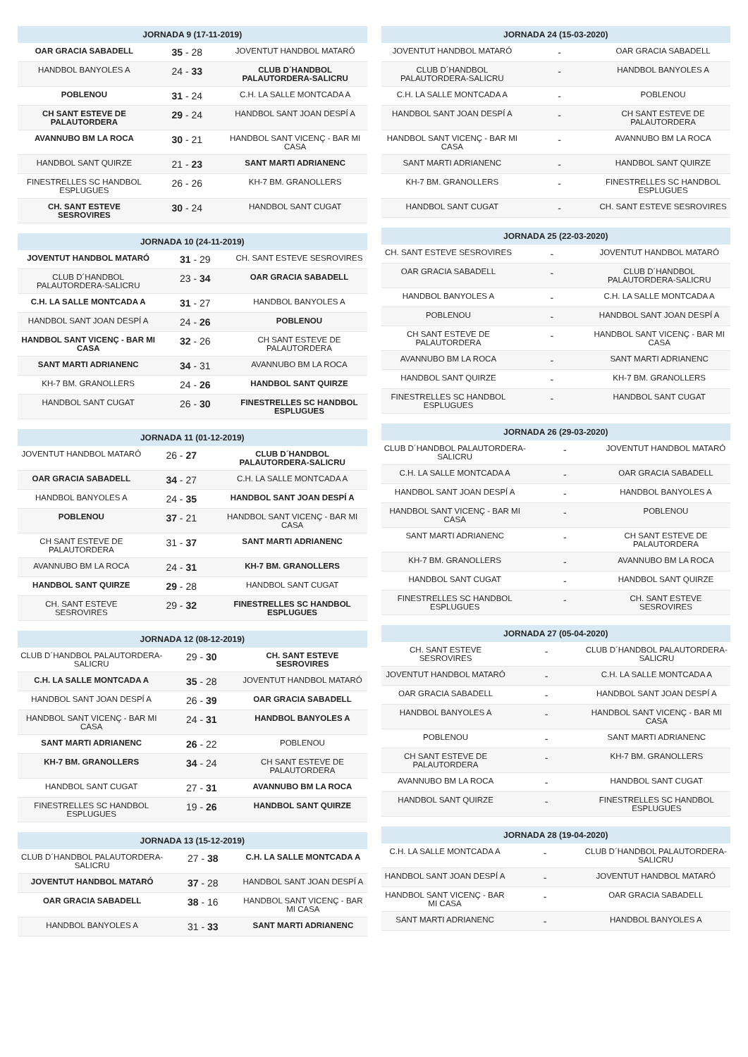| JORNADA 9 (17-11-2019) | | |
| --- | --- | --- |
| OAR GRACIA SABADELL | 35 - 28 | JOVENTUT HANDBOL MATARÓ |
| HANDBOL BANYOLES A | 24 - 33 | CLUB D´HANDBOL PALAUTORDERA-SALICRU |
| POBLENOU | 31 - 24 | C.H. LA SALLE MONTCADA A |
| CH SANT ESTEVE DE PALAUTORDERA | 29 - 24 | HANDBOL SANT JOAN DESPÍ A |
| AVANNUBO BM LA ROCA | 30 - 21 | HANDBOL SANT VICENÇ - BAR MI CASA |
| HANDBOL SANT QUIRZE | 21 - 23 | SANT MARTI ADRIANENC |
| FINESTRELLES SC HANDBOL ESPLUGUES | 26 - 26 | KH-7 BM. GRANOLLERS |
| CH. SANT ESTEVE SESROVIRES | 30 - 24 | HANDBOL SANT CUGAT |
| JORNADA 10 (24-11-2019) | | |
| --- | --- | --- |
| JOVENTUT HANDBOL MATARÓ | 31 - 29 | CH. SANT ESTEVE SESROVIRES |
| CLUB D´HANDBOL PALAUTORDERA-SALICRU | 23 - 34 | OAR GRACIA SABADELL |
| C.H. LA SALLE MONTCADA A | 31 - 27 | HANDBOL BANYOLES A |
| HANDBOL SANT JOAN DESPÍ A | 24 - 26 | POBLENOU |
| HANDBOL SANT VICENÇ - BAR MI CASA | 32 - 26 | CH SANT ESTEVE DE PALAUTORDERA |
| SANT MARTI ADRIANENC | 34 - 31 | AVANNUBO BM LA ROCA |
| KH-7 BM. GRANOLLERS | 24 - 26 | HANDBOL SANT QUIRZE |
| HANDBOL SANT CUGAT | 26 - 30 | FINESTRELLES SC HANDBOL ESPLUGUES |
| JORNADA 11 (01-12-2019) | | |
| --- | --- | --- |
| JOVENTUT HANDBOL MATARÓ | 26 - 27 | CLUB D´HANDBOL PALAUTORDERA-SALICRU |
| OAR GRACIA SABADELL | 34 - 27 | C.H. LA SALLE MONTCADA A |
| HANDBOL BANYOLES A | 24 - 35 | HANDBOL SANT JOAN DESPÍ A |
| POBLENOU | 37 - 21 | HANDBOL SANT VICENÇ - BAR MI CASA |
| CH SANT ESTEVE DE PALAUTORDERA | 31 - 37 | SANT MARTI ADRIANENC |
| AVANNUBO BM LA ROCA | 24 - 31 | KH-7 BM. GRANOLLERS |
| HANDBOL SANT QUIRZE | 29 - 28 | HANDBOL SANT CUGAT |
| CH. SANT ESTEVE SESROVIRES | 29 - 32 | FINESTRELLES SC HANDBOL ESPLUGUES |
| JORNADA 12 (08-12-2019) | | |
| --- | --- | --- |
| CLUB D´HANDBOL PALAUTORDERA-SALICRU | 29 - 30 | CH. SANT ESTEVE SESROVIRES |
| C.H. LA SALLE MONTCADA A | 35 - 28 | JOVENTUT HANDBOL MATARÓ |
| HANDBOL SANT JOAN DESPÍ A | 26 - 39 | OAR GRACIA SABADELL |
| HANDBOL SANT VICENÇ - BAR MI CASA | 24 - 31 | HANDBOL BANYOLES A |
| SANT MARTI ADRIANENC | 26 - 22 | POBLENOU |
| KH-7 BM. GRANOLLERS | 34 - 24 | CH SANT ESTEVE DE PALAUTORDERA |
| HANDBOL SANT CUGAT | 27 - 31 | AVANNUBO BM LA ROCA |
| FINESTRELLES SC HANDBOL ESPLUGUES | 19 - 26 | HANDBOL SANT QUIRZE |
| JORNADA 13 (15-12-2019) | | |
| --- | --- | --- |
| CLUB D´HANDBOL PALAUTORDERA-SALICRU | 27 - 38 | C.H. LA SALLE MONTCADA A |
| JOVENTUT HANDBOL MATARÓ | 37 - 28 | HANDBOL SANT JOAN DESPÍ A |
| OAR GRACIA SABADELL | 38 - 16 | HANDBOL SANT VICENÇ - BAR MI CASA |
| HANDBOL BANYOLES A | 31 - 33 | SANT MARTI ADRIANENC |
| JORNADA 24 (15-03-2020) | | |
| --- | --- | --- |
| JOVENTUT HANDBOL MATARÓ | - | OAR GRACIA SABADELL |
| CLUB D´HANDBOL PALAUTORDERA-SALICRU | - | HANDBOL BANYOLES A |
| C.H. LA SALLE MONTCADA A | - | POBLENOU |
| HANDBOL SANT JOAN DESPÍ A | - | CH SANT ESTEVE DE PALAUTORDERA |
| HANDBOL SANT VICENÇ - BAR MI CASA | - | AVANNUBO BM LA ROCA |
| SANT MARTI ADRIANENC | - | HANDBOL SANT QUIRZE |
| KH-7 BM. GRANOLLERS | - | FINESTRELLES SC HANDBOL ESPLUGUES |
| HANDBOL SANT CUGAT | - | CH. SANT ESTEVE SESROVIRES |
| JORNADA 25 (22-03-2020) | | |
| --- | --- | --- |
| CH. SANT ESTEVE SESROVIRES | - | JOVENTUT HANDBOL MATARÓ |
| OAR GRACIA SABADELL | - | CLUB D´HANDBOL PALAUTORDERA-SALICRU |
| HANDBOL BANYOLES A | - | C.H. LA SALLE MONTCADA A |
| POBLENOU | - | HANDBOL SANT JOAN DESPÍ A |
| CH SANT ESTEVE DE PALAUTORDERA | - | HANDBOL SANT VICENÇ - BAR MI CASA |
| AVANNUBO BM LA ROCA | - | SANT MARTI ADRIANENC |
| HANDBOL SANT QUIRZE | - | KH-7 BM. GRANOLLERS |
| FINESTRELLES SC HANDBOL ESPLUGUES | - | HANDBOL SANT CUGAT |
| JORNADA 26 (29-03-2020) | | |
| --- | --- | --- |
| CLUB D´HANDBOL PALAUTORDERA-SALICRU | - | JOVENTUT HANDBOL MATARÓ |
| C.H. LA SALLE MONTCADA A | - | OAR GRACIA SABADELL |
| HANDBOL SANT JOAN DESPÍ A | - | HANDBOL BANYOLES A |
| HANDBOL SANT VICENÇ - BAR MI CASA | - | POBLENOU |
| SANT MARTI ADRIANENC | - | CH SANT ESTEVE DE PALAUTORDERA |
| KH-7 BM. GRANOLLERS | - | AVANNUBO BM LA ROCA |
| HANDBOL SANT CUGAT | - | HANDBOL SANT QUIRZE |
| FINESTRELLES SC HANDBOL ESPLUGUES | - | CH. SANT ESTEVE SESROVIRES |
| JORNADA 27 (05-04-2020) | | |
| --- | --- | --- |
| CH. SANT ESTEVE SESROVIRES | - | CLUB D´HANDBOL PALAUTORDERA-SALICRU |
| JOVENTUT HANDBOL MATARÓ | - | C.H. LA SALLE MONTCADA A |
| OAR GRACIA SABADELL | - | HANDBOL SANT JOAN DESPÍ A |
| HANDBOL BANYOLES A | - | HANDBOL SANT VICENÇ - BAR MI CASA |
| POBLENOU | - | SANT MARTI ADRIANENC |
| CH SANT ESTEVE DE PALAUTORDERA | - | KH-7 BM. GRANOLLERS |
| AVANNUBO BM LA ROCA | - | HANDBOL SANT CUGAT |
| HANDBOL SANT QUIRZE | - | FINESTRELLES SC HANDBOL ESPLUGUES |
| JORNADA 28 (19-04-2020) | | |
| --- | --- | --- |
| C.H. LA SALLE MONTCADA A | - | CLUB D´HANDBOL PALAUTORDERA-SALICRU |
| HANDBOL SANT JOAN DESPÍ A | - | JOVENTUT HANDBOL MATARÓ |
| HANDBOL SANT VICENÇ - BAR MI CASA | - | OAR GRACIA SABADELL |
| SANT MARTI ADRIANENC | - | HANDBOL BANYOLES A |